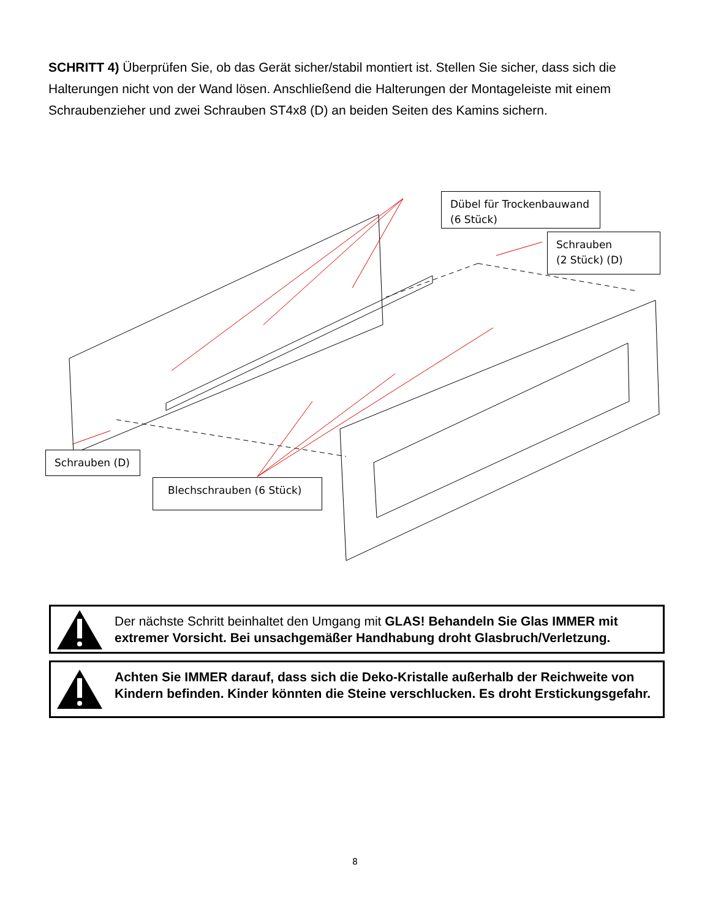SCHRITT 4) Überprüfen Sie, ob das Gerät sicher/stabil montiert ist. Stellen Sie sicher, dass sich die Halterungen nicht von der Wand lösen. Anschließend die Halterungen der Montageleiste mit einem Schraubenzieher und zwei Schrauben ST4x8 (D) an beiden Seiten des Kamins sichern.
Dübel für Trockenbauwand (6 Stück)
Schrauben
(2 Stück) (D)
Schrauben (D)
Blechschrauben (6 Stück)
Der nächste Schritt beinhaltet den Umgang mit GLAS! Behandeln Sie Glas IMMER mit extremer Vorsicht. Bei unsachgemäßer Handhabung droht Glasbruch/Verletzung.
Achten Sie IMMER darauf, dass sich die Deko-Kristalle außerhalb der Reichweite von Kindern befinden. Kinder könnten die Steine verschlucken. Es droht Erstickungsgefahr.
8